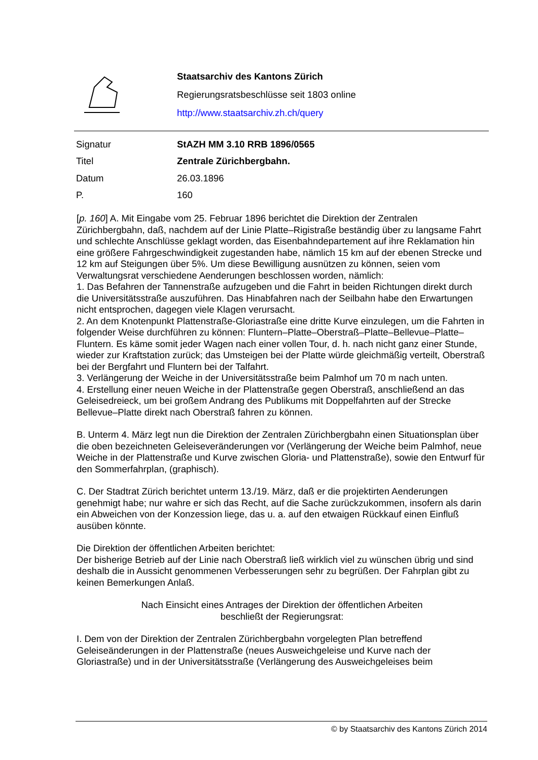Staatsarchiv des Kantons Zürich
Regierungsratsbeschlüsse seit 1803 online
http://www.staatsarchiv.zh.ch/query
| Signatur | StAZH MM 3.10 RRB 1896/0565 |
| Titel | Zentrale Zürichbergbahn. |
| Datum | 26.03.1896 |
| P. | 160 |
[p. 160] A. Mit Eingabe vom 25. Februar 1896 berichtet die Direktion der Zentralen Zürichbergbahn, daß, nachdem auf der Linie Platte–Rigistraße beständig über zu langsame Fahrt und schlechte Anschlüsse geklagt worden, das Eisenbahndepartement auf ihre Reklamation hin eine größere Fahrgeschwindigkeit zugestanden habe, nämlich 15 km auf der ebenen Strecke und 12 km auf Steigungen über 5%. Um diese Bewilligung ausnützen zu können, seien vom Verwaltungsrat verschiedene Aenderungen beschlossen worden, nämlich:
1. Das Befahren der Tannenstraße aufzugeben und die Fahrt in beiden Richtungen direkt durch die Universitätsstraße auszuführen. Das Hinabfahren nach der Seilbahn habe den Erwartungen nicht entsprochen, dagegen viele Klagen verursacht.
2. An dem Knotenpunkt Plattenstraße-Gloriastraße eine dritte Kurve einzulegen, um die Fahrten in folgender Weise durchführen zu können: Fluntern–Platte–Oberstraß–Platte–Bellevue–Platte–Fluntern. Es käme somit jeder Wagen nach einer vollen Tour, d. h. nach nicht ganz einer Stunde, wieder zur Kraftstation zurück; das Umsteigen bei der Platte würde gleichmäßig verteilt, Oberstraß bei der Bergfahrt und Fluntern bei der Talfahrt.
3. Verlängerung der Weiche in der Universitätsstraße beim Palmhof um 70 m nach unten.
4. Erstellung einer neuen Weiche in der Plattenstraße gegen Oberstraß, anschließend an das Geleisedreieck, um bei großem Andrang des Publikums mit Doppelfahrten auf der Strecke Bellevue–Platte direkt nach Oberstraß fahren zu können.
B. Unterm 4. März legt nun die Direktion der Zentralen Zürichbergbahn einen Situationsplan über die oben bezeichneten Geleiseveränderungen vor (Verlängerung der Weiche beim Palmhof, neue Weiche in der Plattenstraße und Kurve zwischen Gloria- und Plattenstraße), sowie den Entwurf für den Sommerfahrplan, (graphisch).
C. Der Stadtrat Zürich berichtet unterm 13./19. März, daß er die projektirten Aenderungen genehmigt habe; nur wahre er sich das Recht, auf die Sache zurückzukommen, insofern als darin ein Abweichen von der Konzession liege, das u. a. auf den etwaigen Rückkauf einen Einfluß ausüben könnte.
Die Direktion der öffentlichen Arbeiten berichtet:
Der bisherige Betrieb auf der Linie nach Oberstraß ließ wirklich viel zu wünschen übrig und sind deshalb die in Aussicht genommenen Verbesserungen sehr zu begrüßen. Der Fahrplan gibt zu keinen Bemerkungen Anlaß.
Nach Einsicht eines Antrages der Direktion der öffentlichen Arbeiten
beschließt der Regierungsrat:
I. Dem von der Direktion der Zentralen Zürichbergbahn vorgelegten Plan betreffend Geleiseänderungen in der Plattenstraße (neues Ausweichgeleise und Kurve nach der Gloriastraße) und in der Universitätsstraße (Verlängerung des Ausweichgeleises beim
© by Staatsarchiv des Kantons Zürich 2014